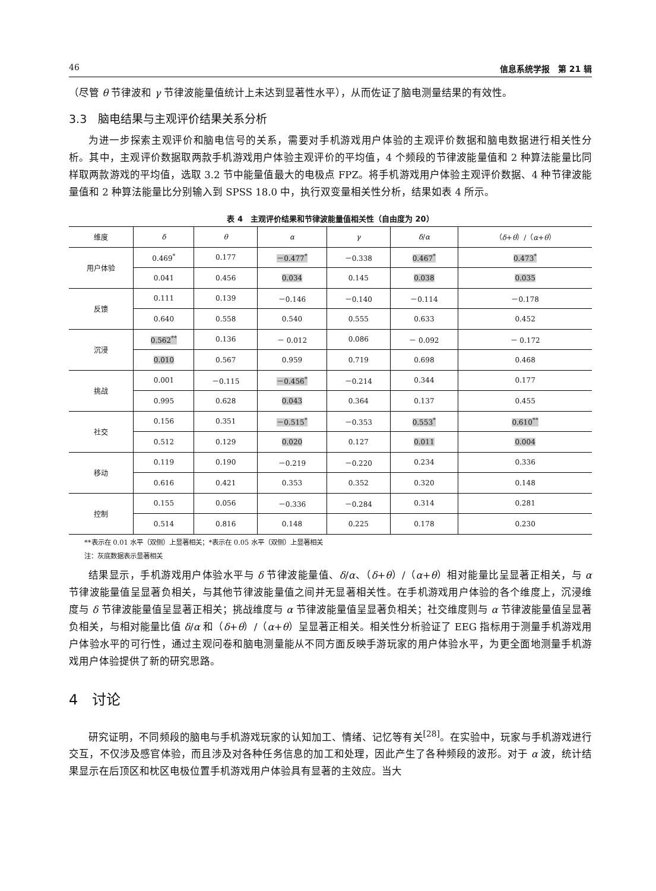46 信息系统学报　第 21 辑
（尽管 θ 节律波和 γ 节律波能量值统计上未达到显著性水平），从而佐证了脑电测量结果的有效性。
3.3　脑电结果与主观评价结果关系分析
为进一步探索主观评价和脑电信号的关系，需要对手机游戏用户体验的主观评价数据和脑电数据进行相关性分析。其中，主观评价数据取两款手机游戏用户体验主观评价的平均值，4 个频段的节律波能量值和 2 种算法能量比同样取两款游戏的平均值，选取 3.2 节中能量值最大的电极点 FPZ。将手机游戏用户体验主观评价数据、4 种节律波能量值和 2 种算法能量比分别输入到 SPSS 18.0 中，执行双变量相关性分析，结果如表 4 所示。
表 4　主观评价结果和节律波能量值相关性（自由度为 20）
| 维度 | δ | θ | α | γ | δ / α | （ δ + θ ）/（ α + θ ） |
| --- | --- | --- | --- | --- | --- | --- |
| 用户体验 | 0.469<sup>*</sup> | 0.177 | －0.477<sup>*</sup> | －0.338 | 0.467<sup>*</sup> | 0.473<sup>*</sup> |
| | 0.041 | 0.456 | 0.034 | 0.145 | 0.038 | 0.035 |
| 反馈 | 0.111 | 0.139 | －0.146 | －0.140 | －0.114 | －0.178 |
| | 0.640 | 0.558 | 0.540 | 0.555 | 0.633 | 0.452 |
| 沉浸 | 0.562<sup>**</sup> | 0.136 | － 0.012 | 0.086 | － 0.092 | － 0.172 |
| | 0.010 | 0.567 | 0.959 | 0.719 | 0.698 | 0.468 |
| 挑战 | 0.001 | －0.115 | －0.456<sup>*</sup> | －0.214 | 0.344 | 0.177 |
| | 0.995 | 0.628 | 0.043 | 0.364 | 0.137 | 0.455 |
| 社交 | 0.156 | 0.351 | －0.515<sup>*</sup> | －0.353 | 0.553<sup>*</sup> | 0.610<sup>**</sup> |
| | 0.512 | 0.129 | 0.020 | 0.127 | 0.011 | 0.004 |
| 移动 | 0.119 | 0.190 | －0.219 | －0.220 | 0.234 | 0.336 |
| | 0.616 | 0.421 | 0.353 | 0.352 | 0.320 | 0.148 |
| 控制 | 0.155 | 0.056 | －0.336 | －0.284 | 0.314 | 0.281 |
| | 0.514 | 0.816 | 0.148 | 0.225 | 0.178 | 0.230 |
**表示在 0.01 水平（双侧）上显著相关；*表示在 0.05 水平（双侧）上显著相关
注：灰底数据表示显著相关
结果显示，手机游戏用户体验水平与 δ 节律波能量值、δ/α、（δ+θ）/（α+θ）相对能量比呈显著正相关，与 α 节律波能量值呈显著负相关，与其他节律波能量值之间并无显著相关性。在手机游戏用户体验的各个维度上，沉浸维度与 δ 节律波能量值呈显著正相关；挑战维度与 α 节律波能量值呈显著负相关；社交维度则与 α 节律波能量值呈显著负相关，与相对能量比值 δ/α 和（δ+θ）/（α+θ）呈显著正相关。相关性分析验证了 EEG 指标用于测量手机游戏用户体验水平的可行性，通过主观问卷和脑电测量能从不同方面反映手游玩家的用户体验水平，为更全面地测量手机游戏用户体验提供了新的研究思路。
4　讨论
研究证明，不同频段的脑电与手机游戏玩家的认知加工、情绪、记忆等有关<sup>[28]</sup>。在实验中，玩家与手机游戏进行交互，不仅涉及感官体验，而且涉及对各种任务信息的加工和处理，因此产生了各种频段的波形。对于 α 波，统计结果显示在后顶区和枕区电极位置手机游戏用户体验具有显著的主效应。当大